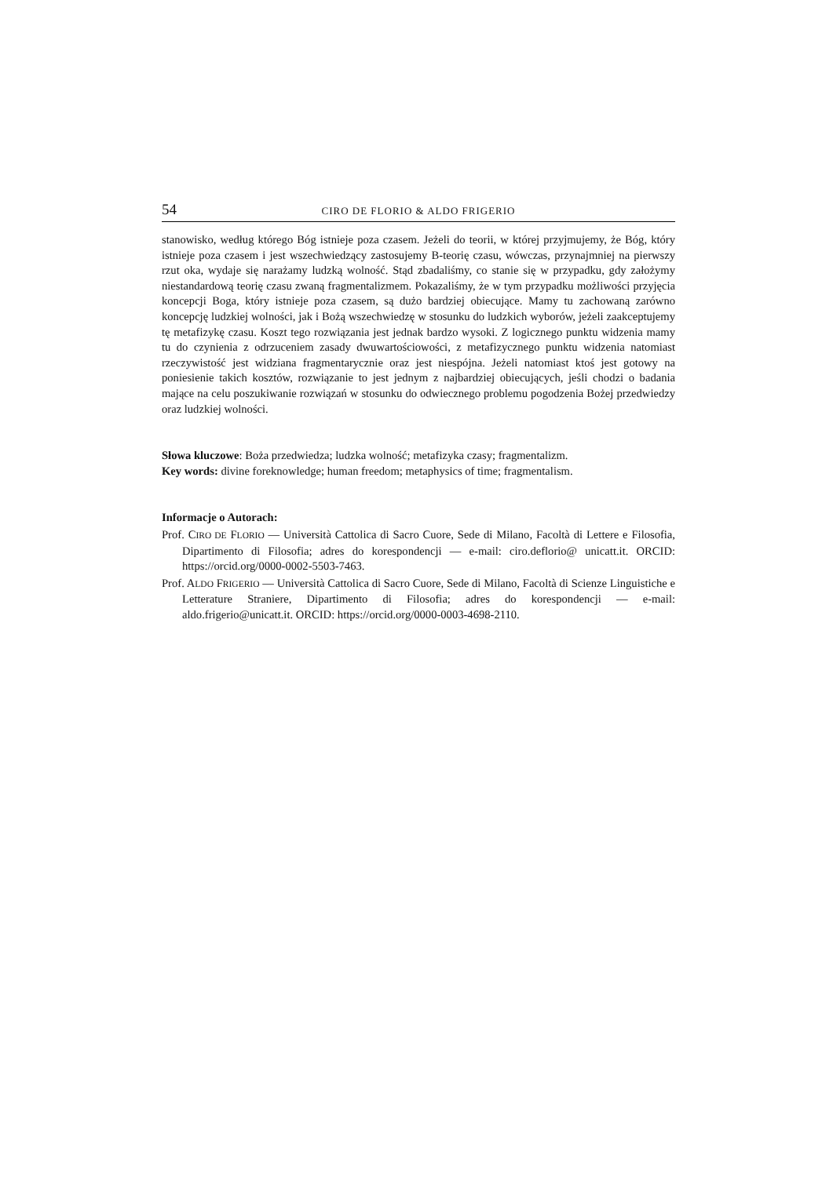54 CIRO DE FLORIO & ALDO FRIGERIO
stanowisko, według którego Bóg istnieje poza czasem. Jeżeli do teorii, w której przyjmujemy, że Bóg, który istnieje poza czasem i jest wszechwiedzący zastosujemy B-teorię czasu, wówczas, przynajmniej na pierwszy rzut oka, wydaje się narażamy ludzką wolność. Stąd zbadaliśmy, co stanie się w przypadku, gdy założymy niestandardową teorię czasu zwaną fragmentalizmem. Pokazaliśmy, że w tym przypadku możliwości przyjęcia koncepcji Boga, który istnieje poza czasem, są dużo bardziej obiecujące. Mamy tu zachowaną zarówno koncepcję ludzkiej wolności, jak i Bożą wszechwiedzę w stosunku do ludzkich wyborów, jeżeli zaakceptujemy tę metafizykę czasu. Koszt tego rozwiązania jest jednak bardzo wysoki. Z logicznego punktu widzenia mamy tu do czynienia z odrzuceniem zasady dwuwartościowości, z metafizycznego punktu widzenia natomiast rzeczywi­stość jest widziana fragmentarycznie oraz jest niespójna. Jeżeli natomiast ktoś jest gotowy na poniesienie takich kosztów, rozwiązanie to jest jednym z najbardziej obiecujących, jeśli chodzi o badania mające na celu poszukiwanie rozwiązań w stosunku do odwiecznego problemu po­godzenia Bożej przedwiedzy oraz ludzkiej wolności.
Słowa kluczowe: Boża przedwiedza; ludzka wolność; metafizyka czasy; fragmentalizm.
Key words: divine foreknowledge; human freedom; metaphysics of time; fragmentalism.
Informacje o Autorach:
Prof. CIRO DE FLORIO — Università Cattolica di Sacro Cuore, Sede di Milano, Facoltà di Let­tere e Filosofia, Dipartimento di Filosofia; adres do korespondencji — e-mail: ciro.deflorio@ unicatt.it. ORCID: https://orcid.org/0000-0002-5503-7463.
Prof. ALDO FRIGERIO — Università Cattolica di Sacro Cuore, Sede di Milano, Facoltà di Scienze Linguistiche e Letterature Straniere, Dipartimento di Filosofia; adres do korespondencji — e-mail: aldo.frigerio@unicatt.it. ORCID: https://orcid.org/0000-0003-4698-2110.